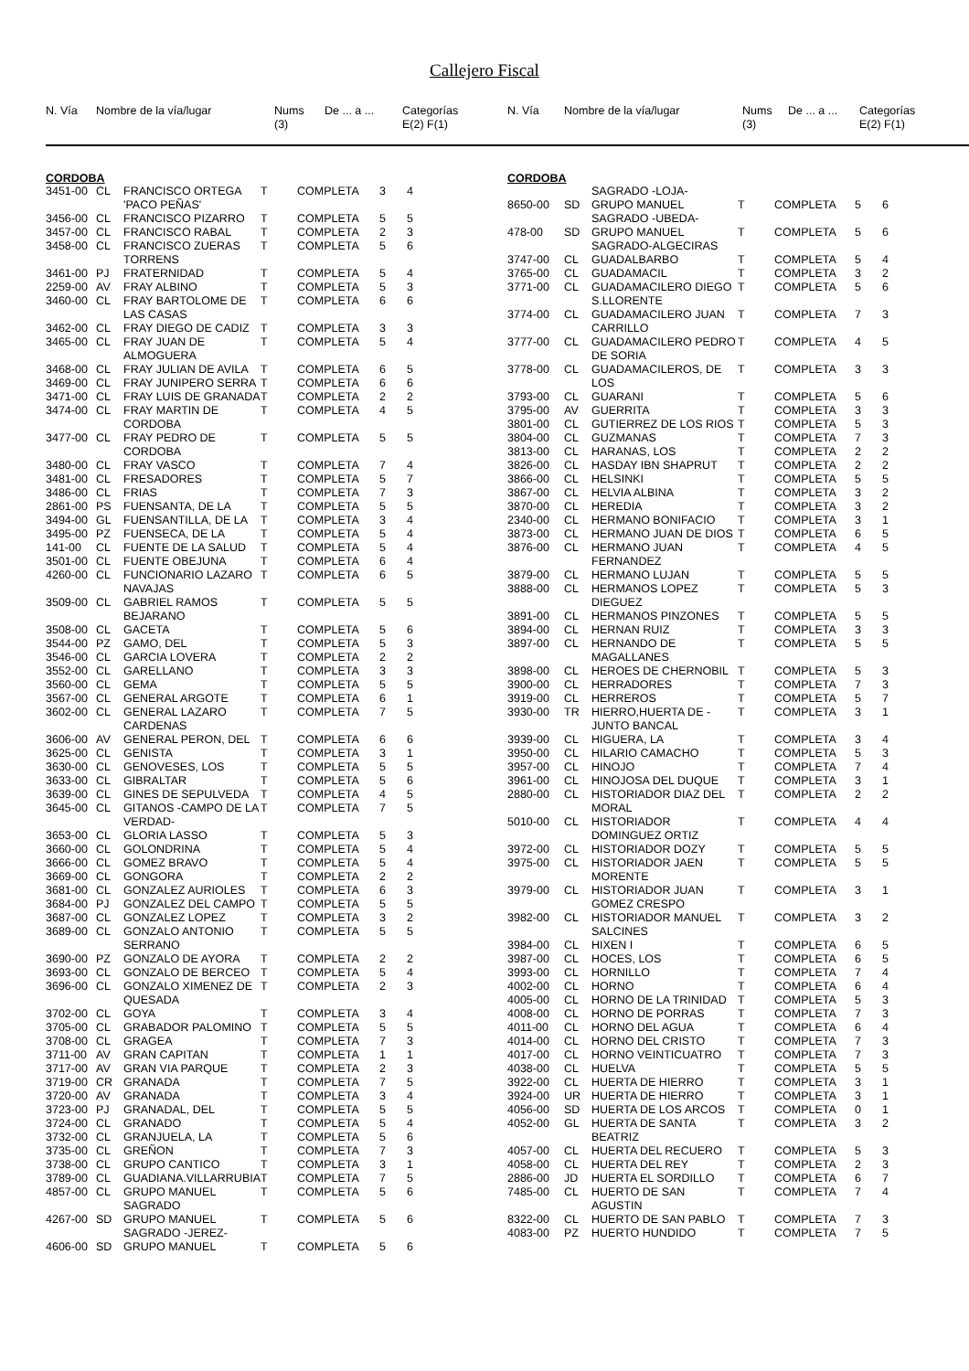Callejero Fiscal
| N. Vía | Nombre de la vía/lugar | Nums (3) | De ... a ... | Categorías E(2) F(1) |
| --- | --- | --- | --- | --- |
| N. Vía | Nombre de la vía/lugar | Nums (3) | De ... a ... | Categorías E(2) F(1) |
| --- | --- | --- | --- | --- |
CORDOBA
| 3451-00 | CL | FRANCISCO ORTEGA 'PACO PEÑAS' | T | COMPLETA | 3 | 4 |
| 3456-00 | CL | FRANCISCO PIZARRO | T | COMPLETA | 5 | 5 |
| 3457-00 | CL | FRANCISCO RABAL | T | COMPLETA | 2 | 3 |
| 3458-00 | CL | FRANCISCO ZUERAS TORRENS | T | COMPLETA | 5 | 6 |
| 3461-00 | PJ | FRATERNIDAD | T | COMPLETA | 5 | 4 |
| 2259-00 | AV | FRAY ALBINO | T | COMPLETA | 5 | 3 |
| 3460-00 | CL | FRAY BARTOLOME DE LAS CASAS | T | COMPLETA | 6 | 6 |
| 3462-00 | CL | FRAY DIEGO DE CADIZ | T | COMPLETA | 3 | 3 |
| 3465-00 | CL | FRAY JUAN DE ALMOGUERA | T | COMPLETA | 5 | 4 |
| 3468-00 | CL | FRAY JULIAN DE AVILA | T | COMPLETA | 6 | 5 |
| 3469-00 | CL | FRAY JUNIPERO SERRA | T | COMPLETA | 6 | 6 |
| 3471-00 | CL | FRAY LUIS DE GRANADA | T | COMPLETA | 2 | 2 |
| 3474-00 | CL | FRAY MARTIN DE CORDOBA | T | COMPLETA | 4 | 5 |
| 3477-00 | CL | FRAY PEDRO DE CORDOBA | T | COMPLETA | 5 | 5 |
| 3480-00 | CL | FRAY VASCO | T | COMPLETA | 7 | 4 |
| 3481-00 | CL | FRESADORES | T | COMPLETA | 5 | 7 |
| 3486-00 | CL | FRIAS | T | COMPLETA | 7 | 3 |
| 2861-00 | PS | FUENSANTA, DE LA | T | COMPLETA | 5 | 5 |
| 3494-00 | GL | FUENSANTILLA, DE LA | T | COMPLETA | 3 | 4 |
| 3495-00 | PZ | FUENSECA, DE LA | T | COMPLETA | 5 | 4 |
| 141-00 | CL | FUENTE DE LA SALUD | T | COMPLETA | 5 | 4 |
| 3501-00 | CL | FUENTE OBEJUNA | T | COMPLETA | 6 | 4 |
| 4260-00 | CL | FUNCIONARIO LAZARO NAVAJAS | T | COMPLETA | 6 | 5 |
| 3509-00 | CL | GABRIEL RAMOS BEJARANO | T | COMPLETA | 5 | 5 |
| 3508-00 | CL | GACETA | T | COMPLETA | 5 | 6 |
| 3544-00 | PZ | GAMO, DEL | T | COMPLETA | 5 | 3 |
| 3546-00 | CL | GARCIA LOVERA | T | COMPLETA | 2 | 2 |
| 3552-00 | CL | GARELLANO | T | COMPLETA | 3 | 3 |
| 3560-00 | CL | GEMA | T | COMPLETA | 5 | 5 |
| 3567-00 | CL | GENERAL ARGOTE | T | COMPLETA | 6 | 1 |
| 3602-00 | CL | GENERAL LAZARO CARDENAS | T | COMPLETA | 7 | 5 |
| 3606-00 | AV | GENERAL PERON, DEL | T | COMPLETA | 6 | 6 |
| 3625-00 | CL | GENISTA | T | COMPLETA | 3 | 1 |
| 3630-00 | CL | GENOVESES, LOS | T | COMPLETA | 5 | 5 |
| 3633-00 | CL | GIBRALTAR | T | COMPLETA | 5 | 6 |
| 3639-00 | CL | GINES DE SEPULVEDA | T | COMPLETA | 4 | 5 |
| 3645-00 | CL | GITANOS -CAMPO DE LA VERDAD- | T | COMPLETA | 7 | 5 |
| 3653-00 | CL | GLORIA LASSO | T | COMPLETA | 5 | 3 |
| 3660-00 | CL | GOLONDRINA | T | COMPLETA | 5 | 4 |
| 3666-00 | CL | GOMEZ BRAVO | T | COMPLETA | 5 | 4 |
| 3669-00 | CL | GONGORA | T | COMPLETA | 2 | 2 |
| 3681-00 | CL | GONZALEZ AURIOLES | T | COMPLETA | 6 | 3 |
| 3684-00 | PJ | GONZALEZ DEL CAMPO | T | COMPLETA | 5 | 5 |
| 3687-00 | CL | GONZALEZ LOPEZ | T | COMPLETA | 3 | 2 |
| 3689-00 | CL | GONZALO ANTONIO SERRANO | T | COMPLETA | 5 | 5 |
| 3690-00 | PZ | GONZALO DE AYORA | T | COMPLETA | 2 | 2 |
| 3693-00 | CL | GONZALO DE BERCEO | T | COMPLETA | 5 | 4 |
| 3696-00 | CL | GONZALO XIMENEZ DE QUESADA | T | COMPLETA | 2 | 3 |
| 3702-00 | CL | GOYA | T | COMPLETA | 3 | 4 |
| 3705-00 | CL | GRABADOR PALOMINO | T | COMPLETA | 5 | 5 |
| 3708-00 | CL | GRAGEA | T | COMPLETA | 7 | 3 |
| 3711-00 | AV | GRAN CAPITAN | T | COMPLETA | 1 | 1 |
| 3717-00 | AV | GRAN VIA PARQUE | T | COMPLETA | 2 | 3 |
| 3719-00 | CR | GRANADA | T | COMPLETA | 7 | 5 |
| 3720-00 | AV | GRANADA | T | COMPLETA | 3 | 4 |
| 3723-00 | PJ | GRANADAL, DEL | T | COMPLETA | 5 | 5 |
| 3724-00 | CL | GRANADO | T | COMPLETA | 5 | 4 |
| 3732-00 | CL | GRANJUELA, LA | T | COMPLETA | 5 | 6 |
| 3735-00 | CL | GREÑON | T | COMPLETA | 7 | 3 |
| 3738-00 | CL | GRUPO CANTICO | T | COMPLETA | 3 | 1 |
| 3789-00 | CL | GUADIANA.VILLARRUBIA | T | COMPLETA | 7 | 5 |
| 4857-00 | CL | GRUPO MANUEL SAGRADO | T | COMPLETA | 5 | 6 |
| 4267-00 | SD | GRUPO MANUEL SAGRADO -JEREZ- | T | COMPLETA | 5 | 6 |
| 4606-00 | SD | GRUPO MANUEL | T | COMPLETA | 5 | 6 |
CORDOBA
| | | SAGRADO -LOJA- | | | | |
| 8650-00 | SD | GRUPO MANUEL SAGRADO -UBEDA- | T | COMPLETA | 5 | 6 |
| 478-00 | SD | GRUPO MANUEL SAGRADO-ALGECIRAS | T | COMPLETA | 5 | 6 |
| 3747-00 | CL | GUADALBARBO | T | COMPLETA | 5 | 4 |
| 3765-00 | CL | GUADAMACIL | T | COMPLETA | 3 | 2 |
| 3771-00 | CL | GUADAMACILERO DIEGO S.LLORENTE | T | COMPLETA | 5 | 6 |
| 3774-00 | CL | GUADAMACILERO JUAN CARRILLO | T | COMPLETA | 7 | 3 |
| 3777-00 | CL | GUADAMACILERO PEDRO DE SORIA | T | COMPLETA | 4 | 5 |
| 3778-00 | CL | GUADAMACILEROS, DE LOS | T | COMPLETA | 3 | 3 |
| 3793-00 | CL | GUARANI | T | COMPLETA | 5 | 6 |
| 3795-00 | AV | GUERRITA | T | COMPLETA | 3 | 3 |
| 3801-00 | CL | GUTIERREZ DE LOS RIOS | T | COMPLETA | 5 | 3 |
| 3804-00 | CL | GUZMANAS | T | COMPLETA | 7 | 3 |
| 3813-00 | CL | HARANAS, LOS | T | COMPLETA | 2 | 2 |
| 3826-00 | CL | HASDAY IBN SHAPRUT | T | COMPLETA | 2 | 2 |
| 3866-00 | CL | HELSINKI | T | COMPLETA | 5 | 5 |
| 3867-00 | CL | HELVIA ALBINA | T | COMPLETA | 3 | 2 |
| 3870-00 | CL | HEREDIA | T | COMPLETA | 3 | 2 |
| 2340-00 | CL | HERMANO BONIFACIO | T | COMPLETA | 3 | 1 |
| 3873-00 | CL | HERMANO JUAN DE DIOS | T | COMPLETA | 6 | 5 |
| 3876-00 | CL | HERMANO JUAN FERNANDEZ | T | COMPLETA | 4 | 5 |
| 3879-00 | CL | HERMANO LUJAN | T | COMPLETA | 5 | 5 |
| 3888-00 | CL | HERMANOS LOPEZ DIEGUEZ | T | COMPLETA | 5 | 3 |
| 3891-00 | CL | HERMANOS PINZONES | T | COMPLETA | 5 | 5 |
| 3894-00 | CL | HERNAN RUIZ | T | COMPLETA | 3 | 3 |
| 3897-00 | CL | HERNANDO DE MAGALLANES | T | COMPLETA | 5 | 5 |
| 3898-00 | CL | HEROES DE CHERNOBIL | T | COMPLETA | 5 | 3 |
| 3900-00 | CL | HERRADORES | T | COMPLETA | 7 | 3 |
| 3919-00 | CL | HERREROS | T | COMPLETA | 5 | 7 |
| 3930-00 | TR | HIERRO,HUERTA DE -JUNTO BANCAL | T | COMPLETA | 3 | 1 |
| 3939-00 | CL | HIGUERA, LA | T | COMPLETA | 3 | 4 |
| 3950-00 | CL | HILARIO CAMACHO | T | COMPLETA | 5 | 3 |
| 3957-00 | CL | HINOJO | T | COMPLETA | 7 | 4 |
| 3961-00 | CL | HINOJOSA DEL DUQUE | T | COMPLETA | 3 | 1 |
| 2880-00 | CL | HISTORIADOR DIAZ DEL MORAL | T | COMPLETA | 2 | 2 |
| 5010-00 | CL | HISTORIADOR DOMINGUEZ ORTIZ | T | COMPLETA | 4 | 4 |
| 3972-00 | CL | HISTORIADOR DOZY | T | COMPLETA | 5 | 5 |
| 3975-00 | CL | HISTORIADOR JAEN MORENTE | T | COMPLETA | 5 | 5 |
| 3979-00 | CL | HISTORIADOR JUAN GOMEZ CRESPO | T | COMPLETA | 3 | 1 |
| 3982-00 | CL | HISTORIADOR MANUEL SALCINES | T | COMPLETA | 3 | 2 |
| 3984-00 | CL | HIXEN I | T | COMPLETA | 6 | 5 |
| 3987-00 | CL | HOCES, LOS | T | COMPLETA | 6 | 5 |
| 3993-00 | CL | HORNILLO | T | COMPLETA | 7 | 4 |
| 4002-00 | CL | HORNO | T | COMPLETA | 6 | 4 |
| 4005-00 | CL | HORNO DE LA TRINIDAD | T | COMPLETA | 5 | 3 |
| 4008-00 | CL | HORNO DE PORRAS | T | COMPLETA | 7 | 3 |
| 4011-00 | CL | HORNO DEL AGUA | T | COMPLETA | 6 | 4 |
| 4014-00 | CL | HORNO DEL CRISTO | T | COMPLETA | 7 | 3 |
| 4017-00 | CL | HORNO VEINTICUATRO | T | COMPLETA | 7 | 3 |
| 4038-00 | CL | HUELVA | T | COMPLETA | 5 | 5 |
| 3922-00 | CL | HUERTA DE HIERRO | T | COMPLETA | 3 | 1 |
| 3924-00 | UR | HUERTA DE HIERRO | T | COMPLETA | 3 | 1 |
| 4056-00 | SD | HUERTA DE LOS ARCOS | T | COMPLETA | 0 | 1 |
| 4052-00 | GL | HUERTA DE SANTA BEATRIZ | T | COMPLETA | 3 | 2 |
| 4057-00 | CL | HUERTA DEL RECUERO | T | COMPLETA | 5 | 3 |
| 4058-00 | CL | HUERTA DEL REY | T | COMPLETA | 2 | 3 |
| 2886-00 | JD | HUERTA EL SORDILLO | T | COMPLETA | 6 | 7 |
| 7485-00 | CL | HUERTO DE SAN AGUSTIN | T | COMPLETA | 7 | 4 |
| 8322-00 | CL | HUERTO DE SAN PABLO | T | COMPLETA | 7 | 3 |
| 4083-00 | PZ | HUERTO HUNDIDO | T | COMPLETA | 7 | 5 |